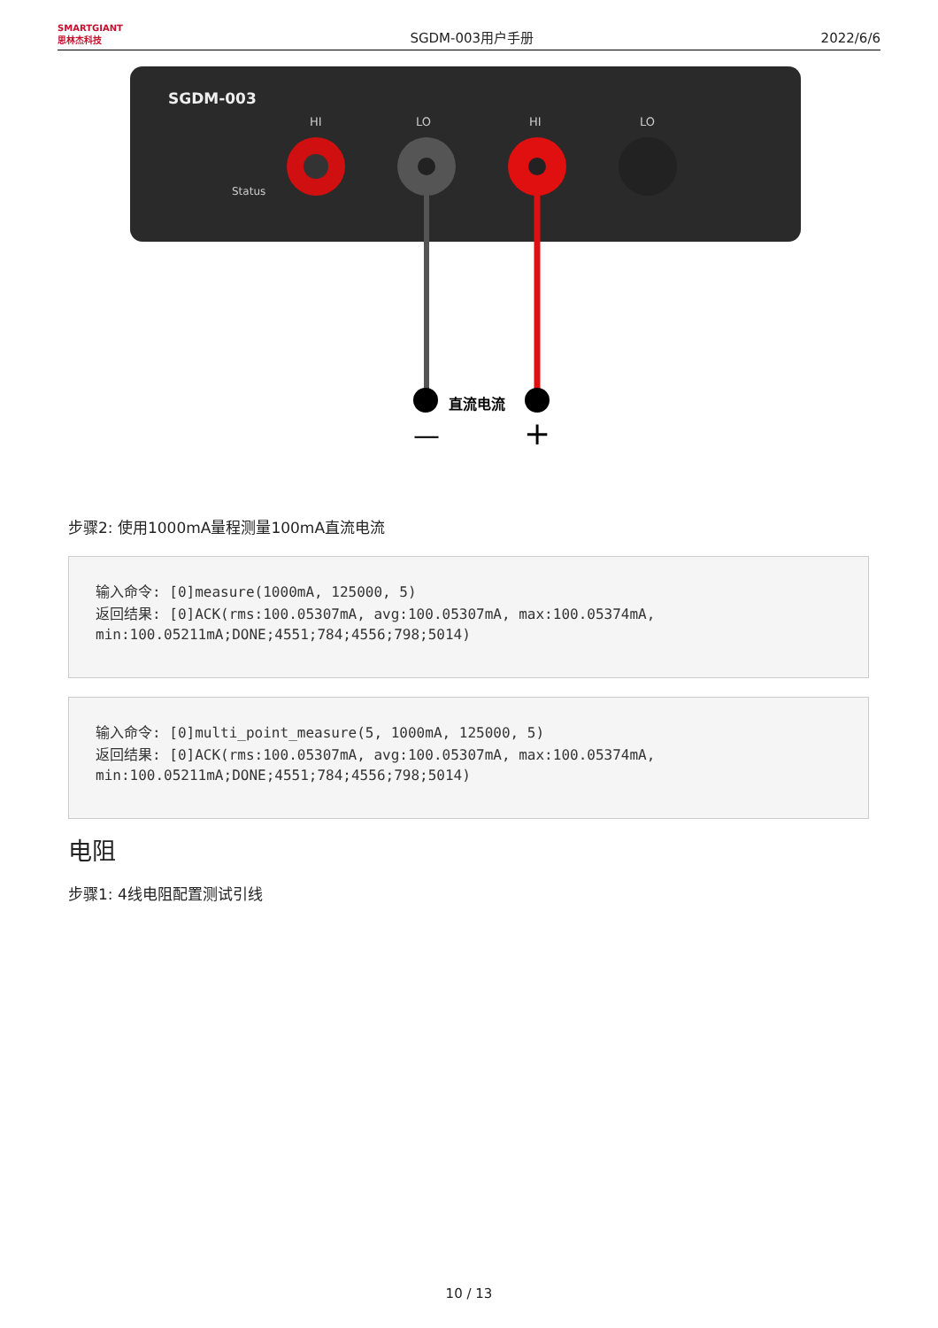SMARTGIANT
思林杰科技
SGDM-003用户手册
2022/6/6
SGDM-003
HI
LO
HI
LO
Status
直流电流
—
+
步骤2: 使用1000mA量程测量100mA直流电流
输入命令: [0]measure(1000mA, 125000, 5)
返回结果: [0]ACK(rms:100.05307mA, avg:100.05307mA, max:100.05374mA, min:100.05211mA;DONE;4551;784;4556;798;5014)
输入命令: [0]multi_point_measure(5, 1000mA, 125000, 5)
返回结果: [0]ACK(rms:100.05307mA, avg:100.05307mA, max:100.05374mA, min:100.05211mA;DONE;4551;784;4556;798;5014)
电阻
步骤1: 4线电阻配置测试引线
10 / 13